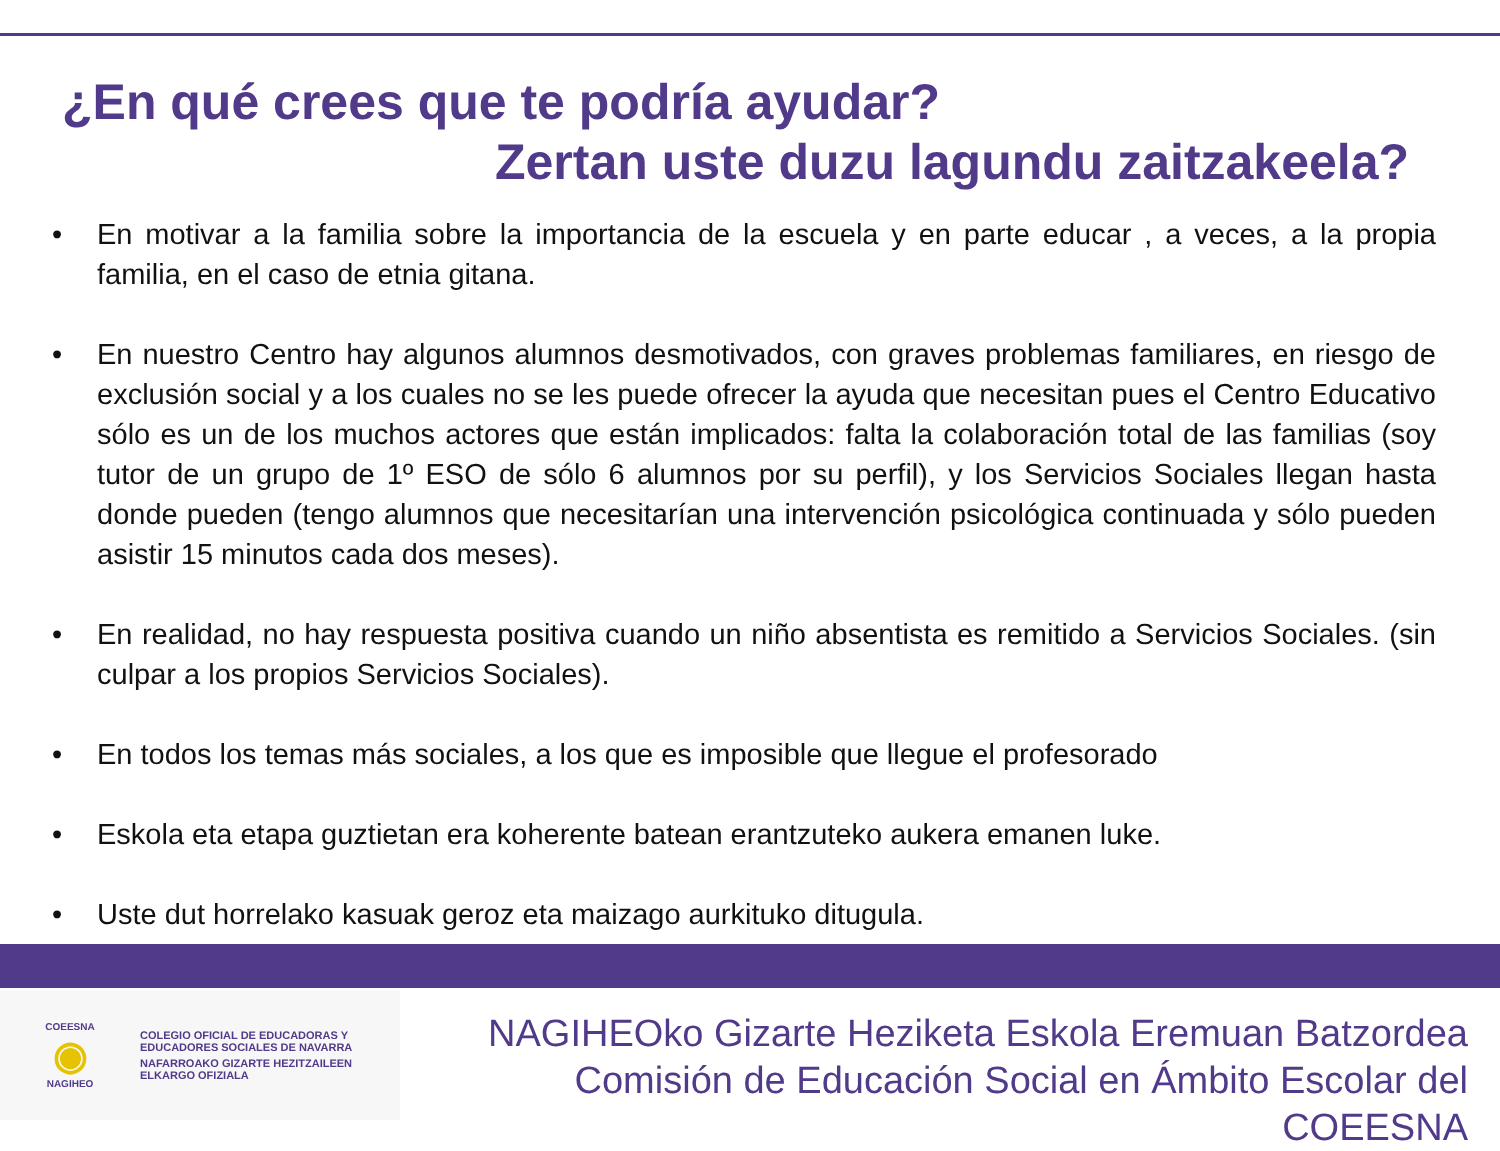¿En qué crees que te podría ayudar?
Zertan uste duzu lagundu zaitzakeela?
• En motivar a la familia sobre la importancia de la escuela y en parte educar , a veces, a la propia familia, en el caso de etnia gitana.
• En nuestro Centro hay algunos alumnos desmotivados, con graves problemas familiares, en riesgo de exclusión social y a los cuales no se les puede ofrecer la ayuda que necesitan pues el Centro Educativo sólo es un de los muchos actores que están implicados: falta la colaboración total de las familias (soy tutor de un grupo de 1º ESO de sólo 6 alumnos por su perfil), y los Servicios Sociales llegan hasta donde pueden (tengo alumnos que necesitarían una intervención psicológica continuada y sólo pueden asistir 15 minutos cada dos meses).
• En realidad, no hay respuesta positiva cuando un niño absentista es remitido a Servicios Sociales. (sin culpar a los propios Servicios Sociales).
• En todos los temas más sociales, a los que es imposible que llegue el profesorado
• Eskola eta etapa guztietan era koherente batean erantzuteko aukera emanen luke.
• Uste dut horrelako kasuak geroz eta maizago aurkituko ditugula.
COEESNA
◉
NAGIHEO
COLEGIO OFICIAL DE EDUCADORAS Y
EDUCADORES SOCIALES DE NAVARRA
NAFARROAKO GIZARTE HEZITZAILEEN
ELKARGO OFIZIALA
NAGIHEOko Gizarte Heziketa Eskola Eremuan Batzordea
Comisión de Educación Social en Ámbito Escolar del COEESNA